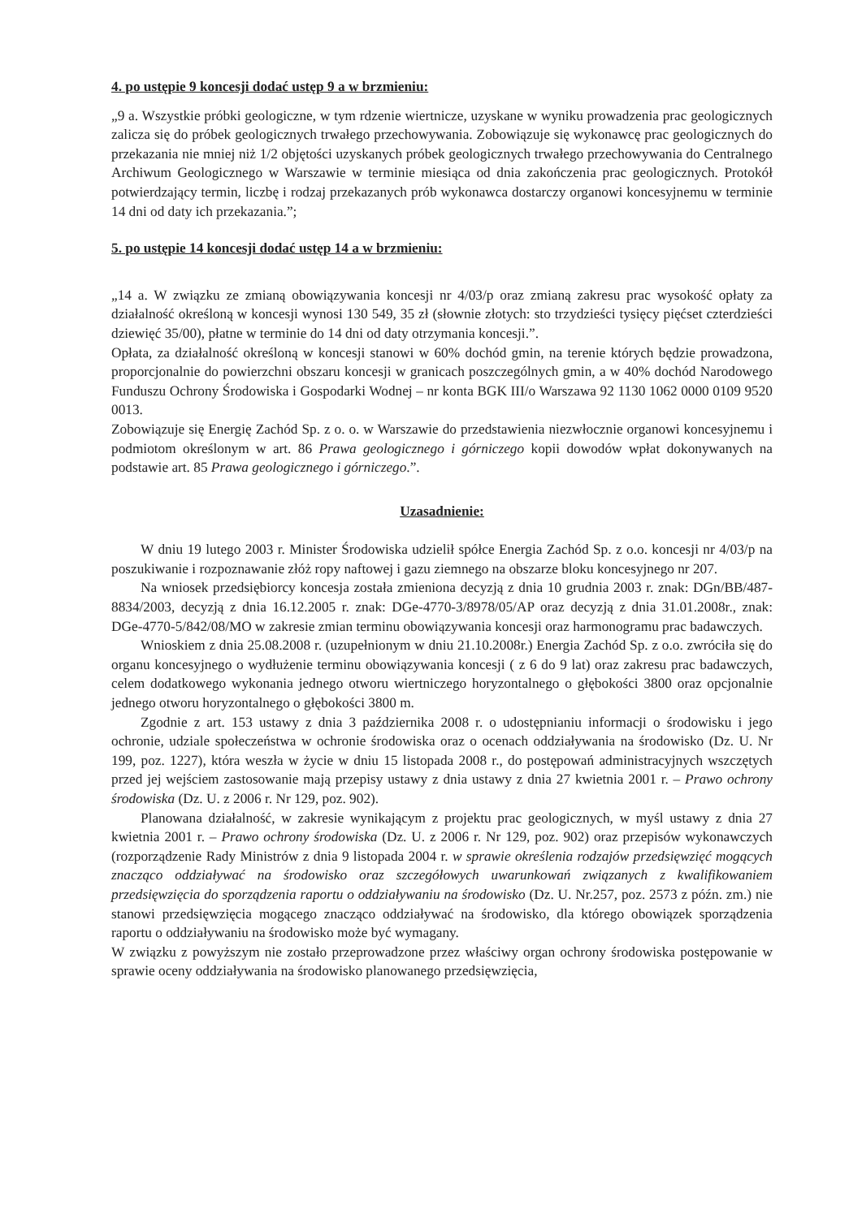4. po ustępie 9 koncesji dodać ustęp 9 a w brzmieniu:
„9 a. Wszystkie próbki geologiczne, w tym rdzenie wiertnicze, uzyskane w wyniku prowadzenia prac geologicznych zalicza się do próbek geologicznych trwałego przechowywania. Zobowiązuje się wykonawcę prac geologicznych do przekazania nie mniej niż 1/2 objętości uzyskanych próbek geologicznych trwałego przechowywania do Centralnego Archiwum Geologicznego w Warszawie w terminie miesiąca od dnia zakończenia prac geologicznych. Protokół potwierdzający termin, liczbę i rodzaj przekazanych prób wykonawca dostarczy organowi koncesyjnemu w terminie 14 dni od daty ich przekazania.”;
5. po ustępie 14 koncesji dodać ustęp 14 a w brzmieniu:
„14 a. W związku ze zmianą obowiązywania koncesji nr 4/03/p oraz zmianą zakresu prac wysokość opłaty za działalność określoną w koncesji wynosi 130 549, 35 zł (słownie złotych: sto trzydzieści tysięcy pięćset czterdzieści dziewięć 35/00), płatne w terminie do 14 dni od daty otrzymania koncesji.”.
Opłata, za działalność określoną w koncesji stanowi w 60% dochód gmin, na terenie których będzie prowadzona, proporcjonalnie do powierzchni obszaru koncesji w granicach poszczególnych gmin, a w 40% dochód Narodowego Funduszu Ochrony Środowiska i Gospodarki Wodnej – nr konta BGK III/o Warszawa 92 1130 1062 0000 0109 9520 0013.
Zobowiązuje się Energię Zachód Sp. z o. o. w Warszawie do przedstawienia niezwłocznie organowi koncesyjnemu i podmiotom określonym w art. 86 Prawa geologicznego i górniczego kopii dowodów wpłat dokonywanych na podstawie art. 85 Prawa geologicznego i górniczego.”.
Uzasadnienie:
W dniu 19 lutego 2003 r. Minister Środowiska udzielił spółce Energia Zachód Sp. z o.o. koncesji nr 4/03/p na poszukiwanie i rozpoznawanie złóż ropy naftowej i gazu ziemnego na obszarze bloku koncesyjnego nr 207.
Na wniosek przedsiębiorcy koncesja została zmieniona decyzją z dnia 10 grudnia 2003 r. znak: DGn/BB/487-8834/2003, decyzją z dnia 16.12.2005 r. znak: DGe-4770-3/8978/05/AP oraz decyzją z dnia 31.01.2008r., znak: DGe-4770-5/842/08/MO w zakresie zmian terminu obowiązywania koncesji oraz harmonogramu prac badawczych.
Wnioskiem z dnia 25.08.2008 r. (uzupełnionym w dniu 21.10.2008r.) Energia Zachód Sp. z o.o. zwróciła się do organu koncesyjnego o wydłużenie terminu obowiązywania koncesji ( z 6 do 9 lat) oraz zakresu prac badawczych, celem dodatkowego wykonania jednego otworu wiertniczego horyzontalnego o głębokości 3800 oraz opcjonalnie jednego otworu horyzontalnego o głębokości 3800 m.
Zgodnie z art. 153 ustawy z dnia 3 października 2008 r. o udostępnianiu informacji o środowisku i jego ochronie, udziale społeczeństwa w ochronie środowiska oraz o ocenach oddziaływania na środowisko (Dz. U. Nr 199, poz. 1227), która weszła w życie w dniu 15 listopada 2008 r., do postępowań administracyjnych wszczętych przed jej wejściem zastosowanie mają przepisy ustawy z dnia ustawy z dnia 27 kwietnia 2001 r. – Prawo ochrony środowiska (Dz. U. z 2006 r. Nr 129, poz. 902).
Planowana działalność, w zakresie wynikającym z projektu prac geologicznych, w myśl ustawy z dnia 27 kwietnia 2001 r. – Prawo ochrony środowiska (Dz. U. z 2006 r. Nr 129, poz. 902) oraz przepisów wykonawczych (rozporządzenie Rady Ministrów z dnia 9 listopada 2004 r. w sprawie określenia rodzajów przedsięwzięć mogących znacząco oddziaływać na środowisko oraz szczegółowych uwarunkowań związanych z kwalifikowaniem przedsięwzięcia do sporządzenia raportu o oddziaływaniu na środowisko (Dz. U. Nr.257, poz. 2573 z późn. zm.) nie stanowi przedsięwzięcia mogącego znacząco oddziaływać na środowisko, dla którego obowiązek sporządzenia raportu o oddziaływaniu na środowisko może być wymagany.
W związku z powyższym nie zostało przeprowadzone przez właściwy organ ochrony środowiska postępowanie w sprawie oceny oddziaływania na środowisko planowanego przedsięwzięcia,